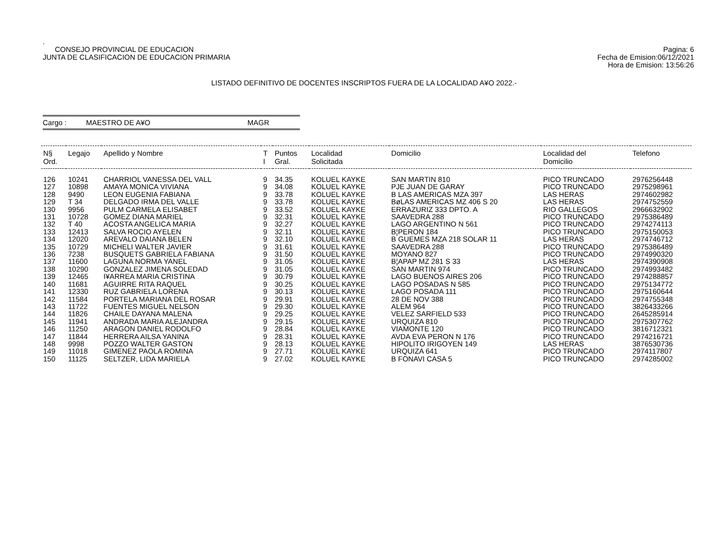.
CONSEJO PROVINCIAL DE EDUCACION
JUNTA DE CLASIFICACION DE EDUCACION PRIMARIA
Pagina: 6
Fecha de Emision:06/12/2021
Hora de Emision: 13:56:26
LISTADO DEFINITIVO DE DOCENTES INSCRIPTOS FUERA DE LA LOCALIDAD A¥O 2022.-
Cargo : MAESTRO DE A¥O MAGR
| N§ Ord. | Legajo | Apellido y Nombre | T I | Puntos Gral. | Localidad Solicitada | Domicilio | Localidad del Domicilio | Telefono |
| --- | --- | --- | --- | --- | --- | --- | --- | --- |
| 126 | 10241 | CHARRIOL VANESSA DEL VALL | 9 | 34.35 | KOLUEL KAYKE | SAN MARTIN 810 | PICO TRUNCADO | 2976256448 |
| 127 | 10898 | AMAYA MONICA VIVIANA | 9 | 34.08 | KOLUEL KAYKE | PJE JUAN DE GARAY | PICO TRUNCADO | 2975298961 |
| 128 | 9490 | LEON EUGENIA FABIANA | 9 | 33.78 | KOLUEL KAYKE | B LAS AMERICAS MZA 397 | LAS HERAS | 2974602982 |
| 129 | T 34 | DELGADO IRMA DEL VALLE | 9 | 33.78 | KOLUEL KAYKE | BøLAS AMERICAS MZ 406 S 20 | LAS HERAS | 2974752559 |
| 130 | 9956 | PULM CARMELA ELISABET | 9 | 33.52 | KOLUEL KAYKE | ERRAZURIZ 333 DPTO. A | RIO GALLEGOS | 2966632902 |
| 131 | 10728 | GOMEZ DIANA MARIEL | 9 | 32.31 | KOLUEL KAYKE | SAAVEDRA 288 | PICO TRUNCADO | 2975386489 |
| 132 | T 40 | ACOSTA ANGELICA MARIA | 9 | 32.27 | KOLUEL KAYKE | LAGO ARGENTINO N 561 | PICO TRUNCADO | 2974274113 |
| 133 | 12413 | SALVA ROCIO AYELEN | 9 | 32.11 | KOLUEL KAYKE | B¦PERON 184 | PICO TRUNCADO | 2975150053 |
| 134 | 12020 | AREVALO DAIANA BELEN | 9 | 32.10 | KOLUEL KAYKE | B GUEMES MZA 218 SOLAR 11 | LAS HERAS | 2974746712 |
| 135 | 10729 | MICHELI WALTER JAVIER | 9 | 31.61 | KOLUEL KAYKE | SAAVEDRA 288 | PICO TRUNCADO | 2975386489 |
| 136 | 7238 | BUSQUETS GABRIELA FABIANA | 9 | 31.50 | KOLUEL KAYKE | MOYANO 827 | PICO TRUNCADO | 2974990320 |
| 137 | 11600 | LAGUNA NORMA YANEL | 9 | 31.05 | KOLUEL KAYKE | B¦APAP MZ 281 S 33 | LAS HERAS | 2974390908 |
| 138 | 10290 | GONZALEZ JIMENA SOLEDAD | 9 | 31.05 | KOLUEL KAYKE | SAN MARTIN 974 | PICO TRUNCADO | 2974993482 |
| 139 | 12465 | I¥ARREA MARIA CRISTINA | 9 | 30.79 | KOLUEL KAYKE | LAGO BUENOS AIRES 206 | PICO TRUNCADO | 2974288857 |
| 140 | 11681 | AGUIRRE RITA RAQUEL | 9 | 30.25 | KOLUEL KAYKE | LAGO POSADAS N 585 | PICO TRUNCADO | 2975134772 |
| 141 | 12330 | RUZ GABRIELA LORENA | 9 | 30.13 | KOLUEL KAYKE | LAGO POSADA 111 | PICO TRUNCADO | 2975160644 |
| 142 | 11584 | PORTELA MARIANA DEL ROSAR | 9 | 29.91 | KOLUEL KAYKE | 28 DE NOV 388 | PICO TRUNCADO | 2974755348 |
| 143 | 11722 | FUENTES MIGUEL NELSON | 9 | 29.30 | KOLUEL KAYKE | ALEM 964 | PICO TRUNCADO | 3826433266 |
| 144 | 11826 | CHAILE DAYANA MALENA | 9 | 29.25 | KOLUEL KAYKE | VELEZ SARFIELD 533 | PICO TRUNCADO | 2645285914 |
| 145 | 11941 | ANDRADA MARIA ALEJANDRA | 9 | 29.15 | KOLUEL KAYKE | URQUIZA 810 | PICO TRUNCADO | 2975307762 |
| 146 | 11250 | ARAGON DANIEL RODOLFO | 9 | 28.84 | KOLUEL KAYKE | VIAMONTE 120 | PICO TRUNCADO | 3816712321 |
| 147 | 11844 | HERRERA AILSA YANINA | 9 | 28.31 | KOLUEL KAYKE | AVDA EVA PERON N 176 | PICO TRUNCADO | 2974216721 |
| 148 | 9998 | POZZO WALTER GASTON | 9 | 28.13 | KOLUEL KAYKE | HIPOLITO IRIGOYEN 149 | LAS HERAS | 3876530736 |
| 149 | 11018 | GIMENEZ PAOLA ROMINA | 9 | 27.71 | KOLUEL KAYKE | URQUIZA 641 | PICO TRUNCADO | 2974117807 |
| 150 | 11125 | SELTZER, LIDA MARIELA | 9 | 27.02 | KOLUEL KAYKE | B FONAVI CASA 5 | PICO TRUNCADO | 2974285002 |